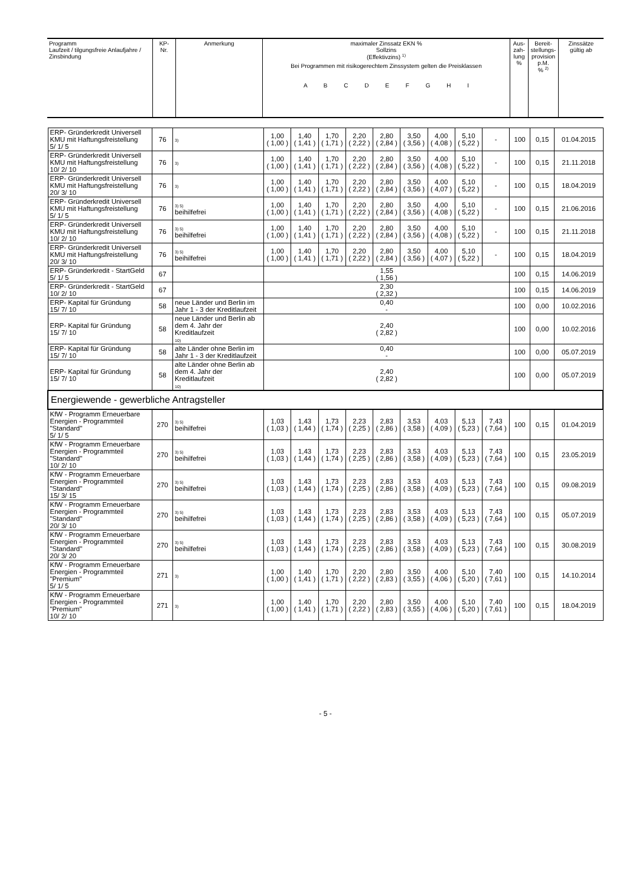| Programm Laufzeit / tilgungsfreie Anlaufjahre / Zinsbindung | KP- Nr. | Anmerkung | maximaler Zinssatz EKN % Sollzins (Effektivzins) <sup>1)</sup> | Aus- zah- lung % | Bereit- stellungs- provision p.M. % <sup>2)</sup> | Zinssätze gültig ab |
| | | | Bei Programmen mit risikogerechtem Zinssystem gelten die Preisklassen A B C D E F G H I | | | |
| ERP- Gründerkredit Universell KMU mit Haftungsfreistellung 5/ 1/ 5 | 76 | 3) | 1,00 ( 1,00 ) | 1,40 ( 1,41 ) | 1,70 ( 1,71 ) | 2,20 ( 2,22 ) | 2,80 ( 2,84 ) | 3,50 ( 3,56 ) | 4,00 ( 4,08 ) | 5,10 ( 5,22 ) | - | 100 | 0,15 | 01.04.2015 |
| ERP- Gründerkredit Universell KMU mit Haftungsfreistellung 10/ 2/ 10 | 76 | 3) | 1,00 ( 1,00 ) | 1,40 ( 1,41 ) | 1,70 ( 1,71 ) | 2,20 ( 2,22 ) | 2,80 ( 2,84 ) | 3,50 ( 3,56 ) | 4,00 ( 4,08 ) | 5,10 ( 5,22 ) | - | 100 | 0,15 | 21.11.2018 |
| ERP- Gründerkredit Universell KMU mit Haftungsfreistellung 20/ 3/ 10 | 76 | 3) | 1,00 ( 1,00 ) | 1,40 ( 1,41 ) | 1,70 ( 1,71 ) | 2,20 ( 2,22 ) | 2,80 ( 2,84 ) | 3,50 ( 3,56 ) | 4,00 ( 4,07 ) | 5,10 ( 5,22 ) | - | 100 | 0,15 | 18.04.2019 |
| ERP- Gründerkredit Universell KMU mit Haftungsfreistellung 5/ 1/ 5 | 76 | 3) 5) beihilfefrei | 1,00 ( 1,00 ) | 1,40 ( 1,41 ) | 1,70 ( 1,71 ) | 2,20 ( 2,22 ) | 2,80 ( 2,84 ) | 3,50 ( 3,56 ) | 4,00 ( 4,08 ) | 5,10 ( 5,22 ) | - | 100 | 0,15 | 21.06.2016 |
| ERP- Gründerkredit Universell KMU mit Haftungsfreistellung 10/ 2/ 10 | 76 | 3) 5) beihilfefrei | 1,00 ( 1,00 ) | 1,40 ( 1,41 ) | 1,70 ( 1,71 ) | 2,20 ( 2,22 ) | 2,80 ( 2,84 ) | 3,50 ( 3,56 ) | 4,00 ( 4,08 ) | 5,10 ( 5,22 ) | - | 100 | 0,15 | 21.11.2018 |
| ERP- Gründerkredit Universell KMU mit Haftungsfreistellung 20/ 3/ 10 | 76 | 3) 5) beihilfefrei | 1,00 ( 1,00 ) | 1,40 ( 1,41 ) | 1,70 ( 1,71 ) | 2,20 ( 2,22 ) | 2,80 ( 2,84 ) | 3,50 ( 3,56 ) | 4,00 ( 4,07 ) | 5,10 ( 5,22 ) | - | 100 | 0,15 | 18.04.2019 |
| ERP- Gründerkredit - StartGeld 5/ 1/ 5 | 67 | | 1,55 ( 1,56 ) | | | | | | | | | 100 | 0,15 | 14.06.2019 |
| ERP- Gründerkredit - StartGeld 10/ 2/ 10 | 67 | | 2,30 ( 2,32 ) | | | | | | | | | 100 | 0,15 | 14.06.2019 |
| ERP- Kapital für Gründung 15/ 7/ 10 | 58 | neue Länder und Berlin im Jahr 1 - 3 der Kreditlaufzeit | 0,40 - | | | | | | | | | 100 | 0,00 | 10.02.2016 |
| ERP- Kapital für Gründung 15/ 7/ 10 | 58 | neue Länder und Berlin ab dem 4. Jahr der Kreditlaufzeit 10) | 2,40 ( 2,82 ) | | | | | | | | | 100 | 0,00 | 10.02.2016 |
| ERP- Kapital für Gründung 15/ 7/ 10 | 58 | alte Länder ohne Berlin im Jahr 1 - 3 der Kreditlaufzeit | 0,40 - | | | | | | | | | 100 | 0,00 | 05.07.2019 |
| ERP- Kapital für Gründung 15/ 7/ 10 | 58 | alte Länder ohne Berlin ab dem 4. Jahr der Kreditlaufzeit 10) | 2,40 ( 2,82 ) | | | | | | | | | 100 | 0,00 | 05.07.2019 |
| Energiewende - gewerbliche Antragsteller | | | | | | | | | | | | | | |
| KfW - Programm Erneuerbare Energien - Programmteil "Standard" 5/ 1/ 5 | 270 | 3) 5) beihilfefrei | 1,03 ( 1,03 ) | 1,43 ( 1,44 ) | 1,73 ( 1,74 ) | 2,23 ( 2,25 ) | 2,83 ( 2,86 ) | 3,53 ( 3,58 ) | 4,03 ( 4,09 ) | 5,13 ( 5,23 ) | 7,43 ( 7,64 ) | 100 | 0,15 | 01.04.2019 |
| KfW - Programm Erneuerbare Energien - Programmteil "Standard" 10/ 2/ 10 | 270 | 3) 5) beihilfefrei | 1,03 ( 1,03 ) | 1,43 ( 1,44 ) | 1,73 ( 1,74 ) | 2,23 ( 2,25 ) | 2,83 ( 2,86 ) | 3,53 ( 3,58 ) | 4,03 ( 4,09 ) | 5,13 ( 5,23 ) | 7,43 ( 7,64 ) | 100 | 0,15 | 23.05.2019 |
| KfW - Programm Erneuerbare Energien - Programmteil "Standard" 15/ 3/ 15 | 270 | 3) 5) beihilfefrei | 1,03 ( 1,03 ) | 1,43 ( 1,44 ) | 1,73 ( 1,74 ) | 2,23 ( 2,25 ) | 2,83 ( 2,86 ) | 3,53 ( 3,58 ) | 4,03 ( 4,09 ) | 5,13 ( 5,23 ) | 7,43 ( 7,64 ) | 100 | 0,15 | 09.08.2019 |
| KfW - Programm Erneuerbare Energien - Programmteil "Standard" 20/ 3/ 10 | 270 | 3) 5) beihilfefrei | 1,03 ( 1,03 ) | 1,43 ( 1,44 ) | 1,73 ( 1,74 ) | 2,23 ( 2,25 ) | 2,83 ( 2,86 ) | 3,53 ( 3,58 ) | 4,03 ( 4,09 ) | 5,13 ( 5,23 ) | 7,43 ( 7,64 ) | 100 | 0,15 | 05.07.2019 |
| KfW - Programm Erneuerbare Energien - Programmteil "Standard" 20/ 3/ 20 | 270 | 3) 5) beihilfefrei | 1,03 ( 1,03 ) | 1,43 ( 1,44 ) | 1,73 ( 1,74 ) | 2,23 ( 2,25 ) | 2,83 ( 2,86 ) | 3,53 ( 3,58 ) | 4,03 ( 4,09 ) | 5,13 ( 5,23 ) | 7,43 ( 7,64 ) | 100 | 0,15 | 30.08.2019 |
| KfW - Programm Erneuerbare Energien - Programmteil "Premium" 5/ 1/ 5 | 271 | 3) | 1,00 ( 1,00 ) | 1,40 ( 1,41 ) | 1,70 ( 1,71 ) | 2,20 ( 2,22 ) | 2,80 ( 2,83 ) | 3,50 ( 3,55 ) | 4,00 ( 4,06 ) | 5,10 ( 5,20 ) | 7,40 ( 7,61 ) | 100 | 0,15 | 14.10.2014 |
| KfW - Programm Erneuerbare Energien - Programmteil "Premium" 10/ 2/ 10 | 271 | 3) | 1,00 ( 1,00 ) | 1,40 ( 1,41 ) | 1,70 ( 1,71 ) | 2,20 ( 2,22 ) | 2,80 ( 2,83 ) | 3,50 ( 3,55 ) | 4,00 ( 4,06 ) | 5,10 ( 5,20 ) | 7,40 ( 7,61 ) | 100 | 0,15 | 18.04.2019 |
- 5 -